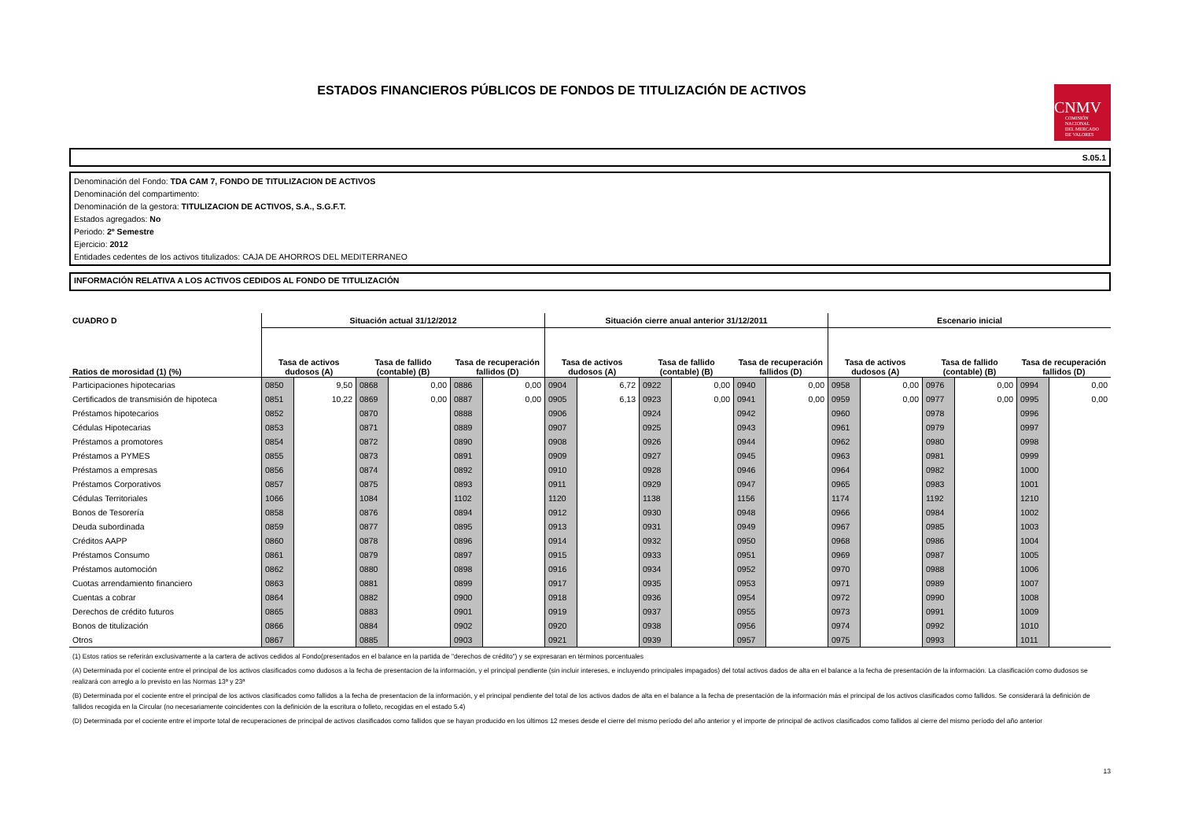ESTADOS FINANCIEROS PÚBLICOS DE FONDOS DE TITULIZACIÓN DE ACTIVOS
CNMV
COMISIÓN
NACIONAL
DEL MERCADO
DE VALORES
S.05.1
Denominación del Fondo: TDA CAM 7, FONDO DE TITULIZACION DE ACTIVOS
Denominación del compartimento:
Denominación de la gestora: TITULIZACION DE ACTIVOS, S.A., S.G.F.T.
Estados agregados: No
Periodo: 2º Semestre
Ejercicio: 2012
Entidades cedentes de los activos titulizados: CAJA DE AHORROS DEL MEDITERRANEO
INFORMACIÓN RELATIVA A LOS ACTIVOS CEDIDOS AL FONDO DE TITULIZACIÓN
| CUADRO D | Situación actual 31/12/2012 | | | | | | Situación cierre anual anterior 31/12/2011 | | | | | | Escenario inicial | | | | | |
| --- | --- | --- | --- | --- | --- | --- | --- | --- | --- | --- | --- | --- | --- | --- | --- | --- | --- | --- |
| Ratios de morosidad (1) (%) | Tasa de activos dudosos (A) | | Tasa de fallido (contable) (B) | | Tasa de recuperación fallidos (D) | | Tasa de activos dudosos (A) | | Tasa de fallido (contable) (B) | | Tasa de recuperación fallidos (D) | | Tasa de activos dudosos (A) | | Tasa de fallido (contable) (B) | | Tasa de recuperación fallidos (D) | |
| Participaciones hipotecarias | 0850 | 9,50 | 0868 | 0,00 | 0886 | 0,00 | 0904 | 6,72 | 0922 | 0,00 | 0940 | 0,00 | 0958 | 0,00 | 0976 | 0,00 | 0994 | 0,00 |
| Certificados de transmisión de hipoteca | 0851 | 10,22 | 0869 | 0,00 | 0887 | 0,00 | 0905 | 6,13 | 0923 | 0,00 | 0941 | 0,00 | 0959 | 0,00 | 0977 | 0,00 | 0995 | 0,00 |
| Préstamos hipotecarios | 0852 | | 0870 | | 0888 | | 0906 | | 0924 | | 0942 | | 0960 | | 0978 | | 0996 | |
| Cédulas Hipotecarias | 0853 | | 0871 | | 0889 | | 0907 | | 0925 | | 0943 | | 0961 | | 0979 | | 0997 | |
| Préstamos a promotores | 0854 | | 0872 | | 0890 | | 0908 | | 0926 | | 0944 | | 0962 | | 0980 | | 0998 | |
| Préstamos a PYMES | 0855 | | 0873 | | 0891 | | 0909 | | 0927 | | 0945 | | 0963 | | 0981 | | 0999 | |
| Préstamos a empresas | 0856 | | 0874 | | 0892 | | 0910 | | 0928 | | 0946 | | 0964 | | 0982 | | 1000 | |
| Préstamos Corporativos | 0857 | | 0875 | | 0893 | | 0911 | | 0929 | | 0947 | | 0965 | | 0983 | | 1001 | |
| Cédulas Territoriales | 1066 | | 1084 | | 1102 | | 1120 | | 1138 | | 1156 | | 1174 | | 1192 | | 1210 | |
| Bonos de Tesorería | 0858 | | 0876 | | 0894 | | 0912 | | 0930 | | 0948 | | 0966 | | 0984 | | 1002 | |
| Deuda subordinada | 0859 | | 0877 | | 0895 | | 0913 | | 0931 | | 0949 | | 0967 | | 0985 | | 1003 | |
| Créditos AAPP | 0860 | | 0878 | | 0896 | | 0914 | | 0932 | | 0950 | | 0968 | | 0986 | | 1004 | |
| Préstamos Consumo | 0861 | | 0879 | | 0897 | | 0915 | | 0933 | | 0951 | | 0969 | | 0987 | | 1005 | |
| Préstamos automoción | 0862 | | 0880 | | 0898 | | 0916 | | 0934 | | 0952 | | 0970 | | 0988 | | 1006 | |
| Cuotas arrendamiento financiero | 0863 | | 0881 | | 0899 | | 0917 | | 0935 | | 0953 | | 0971 | | 0989 | | 1007 | |
| Cuentas a cobrar | 0864 | | 0882 | | 0900 | | 0918 | | 0936 | | 0954 | | 0972 | | 0990 | | 1008 | |
| Derechos de crédito futuros | 0865 | | 0883 | | 0901 | | 0919 | | 0937 | | 0955 | | 0973 | | 0991 | | 1009 | |
| Bonos de titulización | 0866 | | 0884 | | 0902 | | 0920 | | 0938 | | 0956 | | 0974 | | 0992 | | 1010 | |
| Otros | 0867 | | 0885 | | 0903 | | 0921 | | 0939 | | 0957 | | 0975 | | 0993 | | 1011 | |
(1) Estos ratios se referirán exclusivamente a la cartera de activos cedidos al Fondo(presentados en el balance en la partida de "derechos de crédito") y se expresaran en términos porcentuales
(A) Determinada por el cociente entre el principal de los activos clasificados como dudosos a la fecha de presentacion de la información, y el principal pendiente (sin incluir intereses, e incluyendo principales impagados) del total activos dados de alta en el balance a la fecha de presentación de la información. La clasificación como dudosos se realizará con arreglo a lo previsto en las Normas 13ª y 23ª
(B) Determinada por el cociente entre el principal de los activos clasificados como fallidos a la fecha de presentacion de la información, y el principal pendiente del total de los activos dados de alta en el balance a la fecha de presentación de la información más el principal de los activos clasificados como fallidos. Se considerará la definición de fallidos recogida en la Circular (no necesariamente coincidentes con la definición de la escritura o folleto, recogidas en el estado 5.4)
(D) Determinada por el cociente entre el importe total de recuperaciones de principal de activos clasificados como fallidos que se hayan producido en los últimos 12 meses desde el cierre del mismo período del año anterior y el importe de principal de activos clasificados como fallidos al cierre del mismo período del año anterior
13